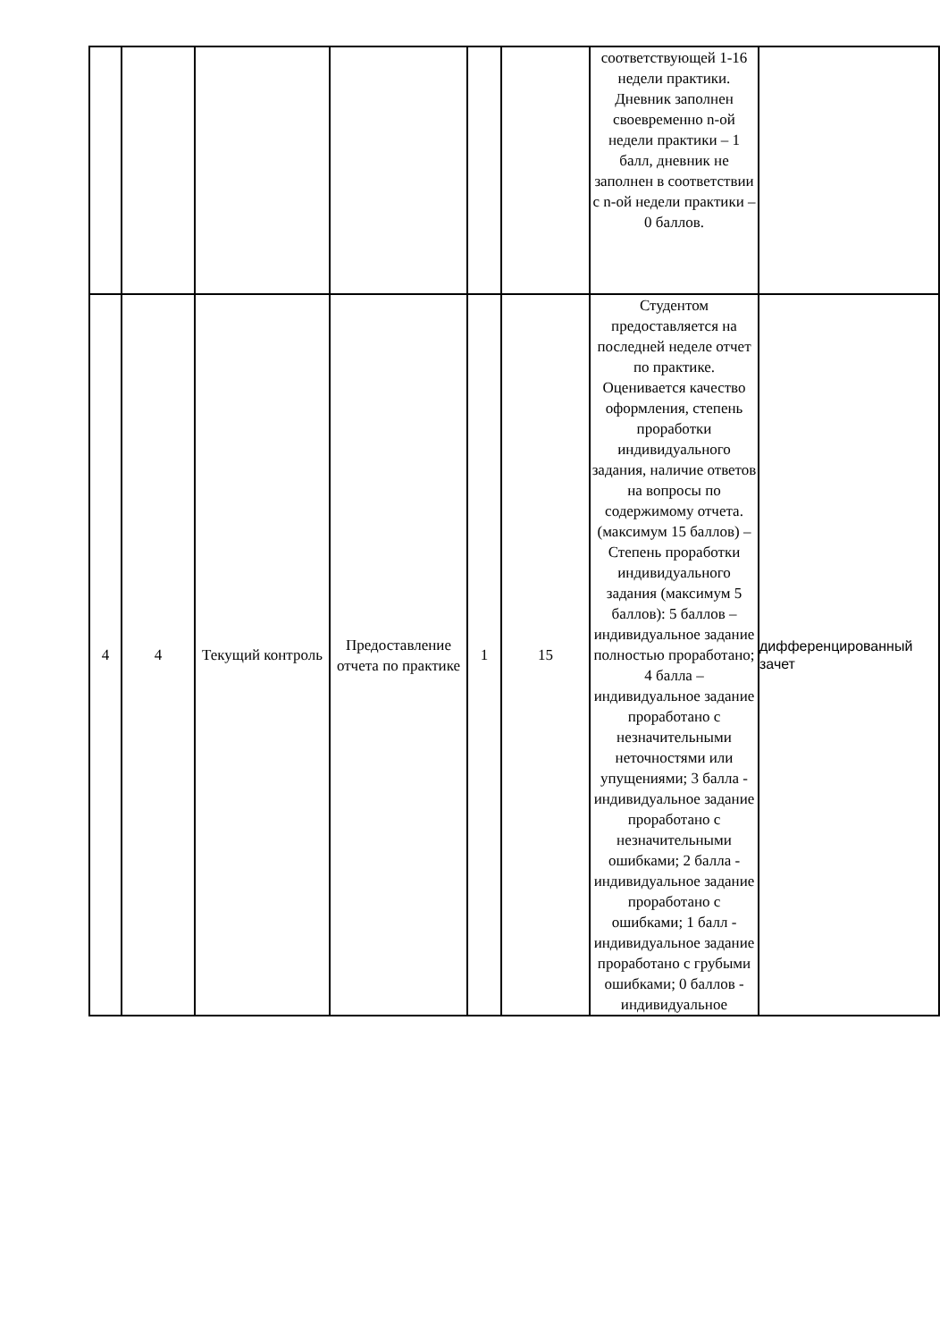| | | | | | | соответствующей 1-16 недели практики. Дневник заполнен своевременно n-ой недели практики – 1 балл, дневник не заполнен в соответствии с n-ой недели практики – 0 баллов. | |
| 4 | 4 | Текущий контроль | Предоставление отчета по практике | 1 | 15 | Студентом предоставляется на последней неделе отчет по практике. Оценивается качество оформления, степень проработки индивидуального задания, наличие ответов на вопросы по содержимому отчета. (максимум 15 баллов) – Степень проработки индивидуального задания (максимум 5 баллов): 5 баллов – индивидуальное задание полностью проработано; 4 балла – индивидуальное задание проработано с незначительными неточностями или упущениями; 3 балла - индивидуальное задание проработано с незначительными ошибками; 2 балла - индивидуальное задание проработано с ошибками; 1 балл - индивидуальное задание проработано с грубыми ошибками; 0 баллов - индивидуальное | дифференцированный зачет |